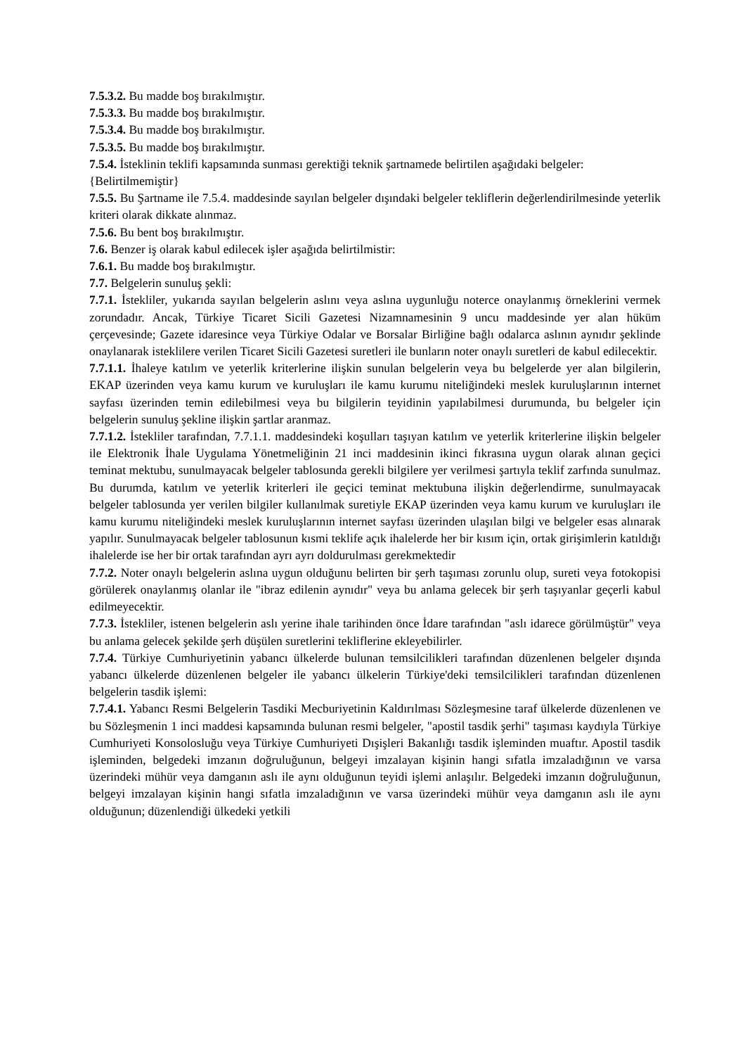7.5.3.2. Bu madde boş bırakılmıştır.
7.5.3.3. Bu madde boş bırakılmıştır.
7.5.3.4. Bu madde boş bırakılmıştır.
7.5.3.5. Bu madde boş bırakılmıştır.
7.5.4. İsteklinin teklifi kapsamında sunması gerektiği teknik şartnamede belirtilen aşağıdaki belgeler:
{Belirtilmemiştir}
7.5.5. Bu Şartname ile 7.5.4. maddesinde sayılan belgeler dışındaki belgeler tekliflerin değerlendirilmesinde yeterlik kriteri olarak dikkate alınmaz.
7.5.6. Bu bent boş bırakılmıştır.
7.6. Benzer iş olarak kabul edilecek işler aşağıda belirtilmistir:
7.6.1. Bu madde boş bırakılmıştır.
7.7. Belgelerin sunuluş şekli:
7.7.1. İstekliler, yukarıda sayılan belgelerin aslını veya aslına uygunluğu noterce onaylanmış örneklerini vermek zorundadır. Ancak, Türkiye Ticaret Sicili Gazetesi Nizamnamesinin 9 uncu maddesinde yer alan hüküm çerçevesinde; Gazete idaresince veya Türkiye Odalar ve Borsalar Birliğine bağlı odalarca aslının aynıdır şeklinde onaylanarak isteklilere verilen Ticaret Sicili Gazetesi suretleri ile bunların noter onaylı suretleri de kabul edilecektir.
7.7.1.1. İhaleye katılım ve yeterlik kriterlerine ilişkin sunulan belgelerin veya bu belgelerde yer alan bilgilerin, EKAP üzerinden veya kamu kurum ve kuruluşları ile kamu kurumu niteliğindeki meslek kuruluşlarının internet sayfası üzerinden temin edilebilmesi veya bu bilgilerin teyidinin yapılabilmesi durumunda, bu belgeler için belgelerin sunuluş şekline ilişkin şartlar aranmaz.
7.7.1.2. İstekliler tarafından, 7.7.1.1. maddesindeki koşulları taşıyan katılım ve yeterlik kriterlerine ilişkin belgeler ile Elektronik İhale Uygulama Yönetmeliğinin 21 inci maddesinin ikinci fıkrasına uygun olarak alınan geçici teminat mektubu, sunulmayacak belgeler tablosunda gerekli bilgilere yer verilmesi şartıyla teklif zarfında sunulmaz. Bu durumda, katılım ve yeterlik kriterleri ile geçici teminat mektubuna ilişkin değerlendirme, sunulmayacak belgeler tablosunda yer verilen bilgiler kullanılmak suretiyle EKAP üzerinden veya kamu kurum ve kuruluşları ile kamu kurumu niteliğindeki meslek kuruluşlarının internet sayfası üzerinden ulaşılan bilgi ve belgeler esas alınarak yapılır. Sunulmayacak belgeler tablosunun kısmi teklife açık ihalelerde her bir kısım için, ortak girişimlerin katıldığı ihalelerde ise her bir ortak tarafından ayrı ayrı doldurulması gerekmektedir
7.7.2. Noter onaylı belgelerin aslına uygun olduğunu belirten bir şerh taşıması zorunlu olup, sureti veya fotokopisi görülerek onaylanmış olanlar ile "ibraz edilenin aynıdır" veya bu anlama gelecek bir şerh taşıyanlar geçerli kabul edilmeyecektir.
7.7.3. İstekliler, istenen belgelerin aslı yerine ihale tarihinden önce İdare tarafından "aslı idarece görülmüştür" veya bu anlama gelecek şekilde şerh düşülen suretlerini tekliflerine ekleyebilirler.
7.7.4. Türkiye Cumhuriyetinin yabancı ülkelerde bulunan temsilcilikleri tarafından düzenlenen belgeler dışında yabancı ülkelerde düzenlenen belgeler ile yabancı ülkelerin Türkiye'deki temsilcilikleri tarafından düzenlenen belgelerin tasdik işlemi:
7.7.4.1. Yabancı Resmi Belgelerin Tasdiki Mecburiyetinin Kaldırılması Sözleşmesine taraf ülkelerde düzenlenen ve bu Sözleşmenin 1 inci maddesi kapsamında bulunan resmi belgeler, "apostil tasdik şerhi" taşıması kaydıyla Türkiye Cumhuriyeti Konsolosluğu veya Türkiye Cumhuriyeti Dışişleri Bakanlığı tasdik işleminden muaftır. Apostil tasdik işleminden, belgedeki imzanın doğruluğunun, belgeyi imzalayan kişinin hangi sıfatla imzaladığının ve varsa üzerindeki mühür veya damganın aslı ile aynı olduğunun teyidi işlemi anlaşılır. Belgedeki imzanın doğruluğunun, belgeyi imzalayan kişinin hangi sıfatla imzaladığının ve varsa üzerindeki mühür veya damganın aslı ile aynı olduğunun; düzenlendiği ülkedeki yetkili